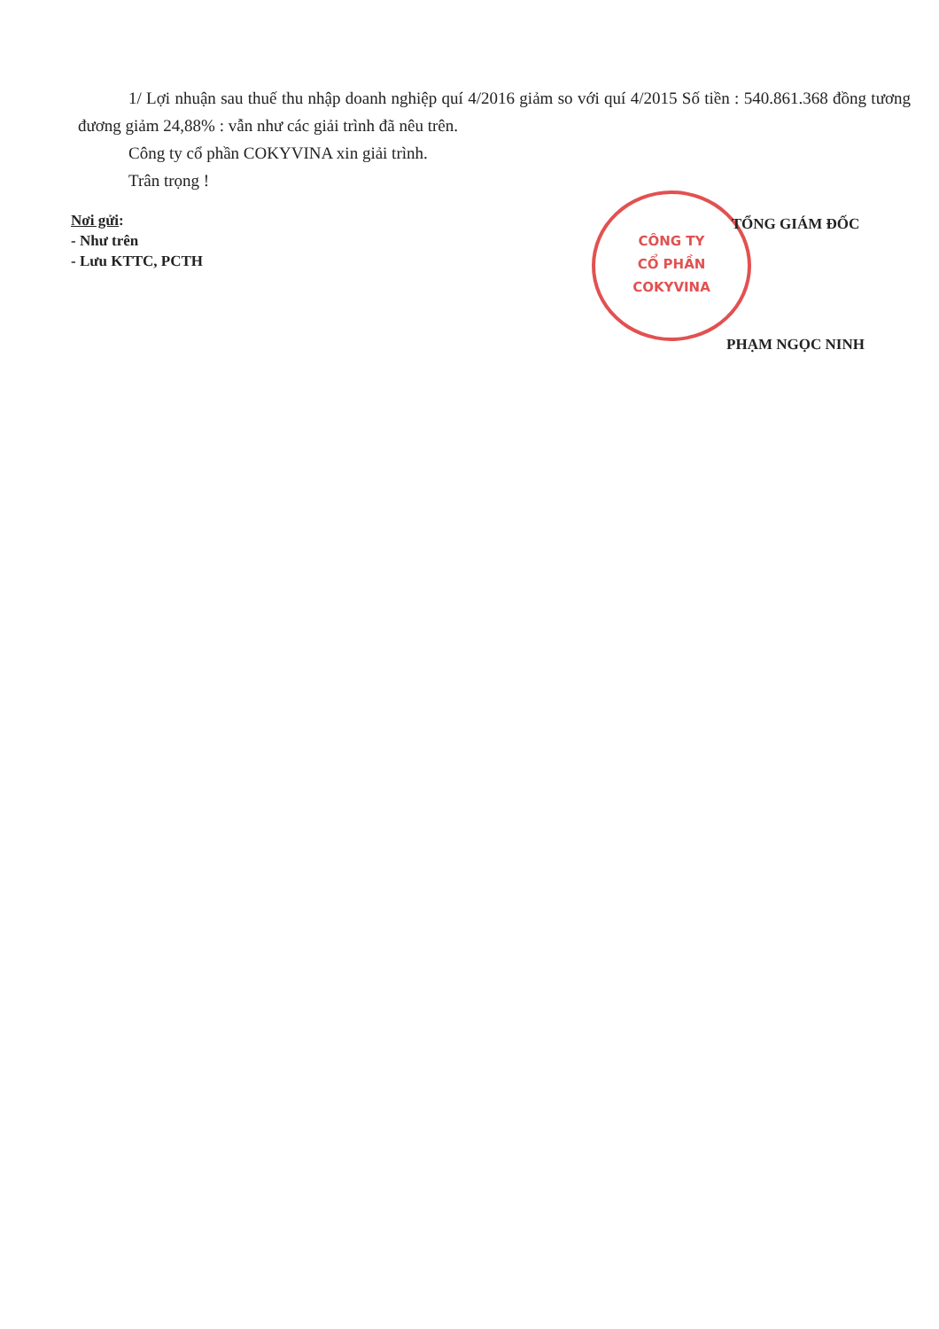1/ Lợi nhuận sau thuế thu nhập doanh nghiệp quí 4/2016 giảm so với quí 4/2015 Số tiền : 540.861.368 đồng tương đương giảm 24,88% : vẫn như các giải trình đã nêu trên.
Công ty cổ phần COKYVINA xin giải trình.
Trân trọng !
Nơi gửi:
- Như trên
- Lưu KTTC, PCTH
CÔNG TY
CỔ PHẦN
COKYVINA
TỔNG GIÁM ĐỐC
PHẠM NGỌC NINH